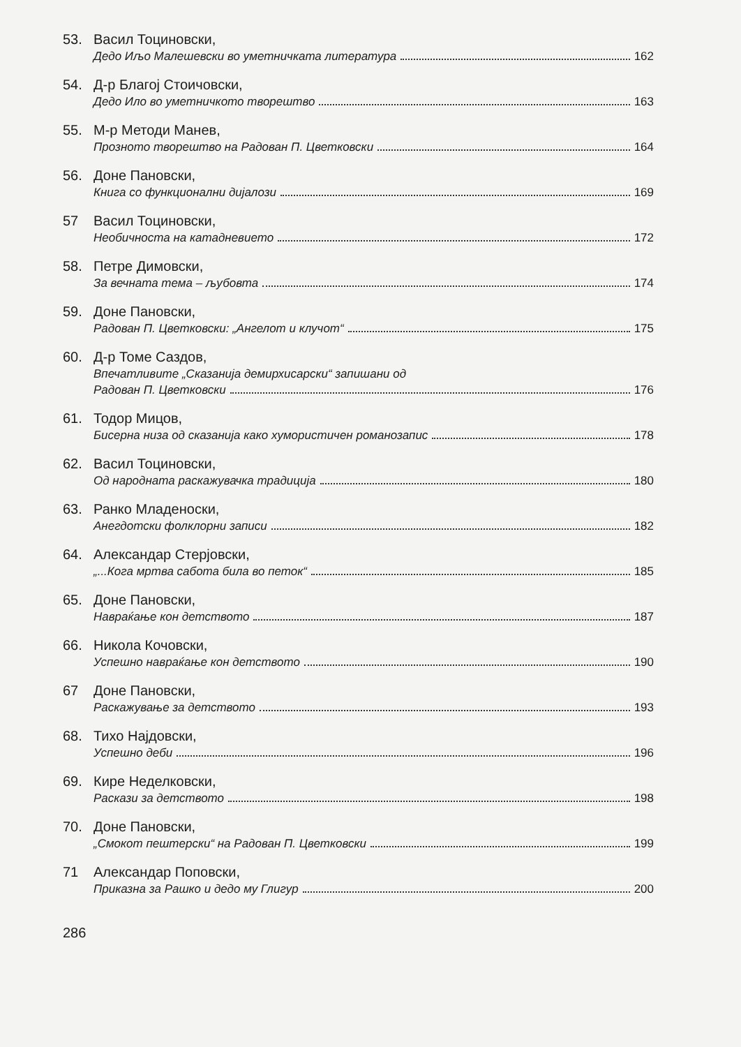53. Васил Тоциновски,
Дедо Иљо Малешевски во уметничката литература 162
54. Д-р Благој Стоичовски,
Дедо Ило во уметничкото творештво 163
55. М-р Методи Манев,
Прозното творештво на Радован П. Цветковски 164
56. Доне Пановски,
Книга со функционални дијалози 169
57 Васил Тоциновски,
Необичноста на катадневието 172
58. Петре Димовски,
За вечната тема – љубовта 174
59. Доне Пановски,
Радован П. Цветковски: „Ангелот и клучот“ 175
60. Д-р Томе Саздов,
Впечатливите „Сказанија демирхисарски“ запишани од
Радован П. Цветковски 176
61. Тодор Мицов,
Бисерна низа од сказанија како хумористичен романозапис 178
62. Васил Тоциновски,
Од народната раскажувачка традиција 180
63. Ранко Младеноски,
Анегдотски фолклорни записи 182
64. Александар Стерјовски,
„...Кога мртва сабота била во петок“ 185
65. Доне Пановски,
Навраќање кон детството 187
66. Никола Кочовски,
Успешно навраќање кон детството 190
67 Доне Пановски,
Раскажување за детството 193
68. Тихо Најдовски,
Успешно деби 196
69. Кире Неделковски,
Раскази за детството 198
70. Доне Пановски,
„Смокот пештерски“ на Радован П. Цветковски 199
71 Александар Поповски,
Приказна за Рашко и дедо му Глигур 200
286